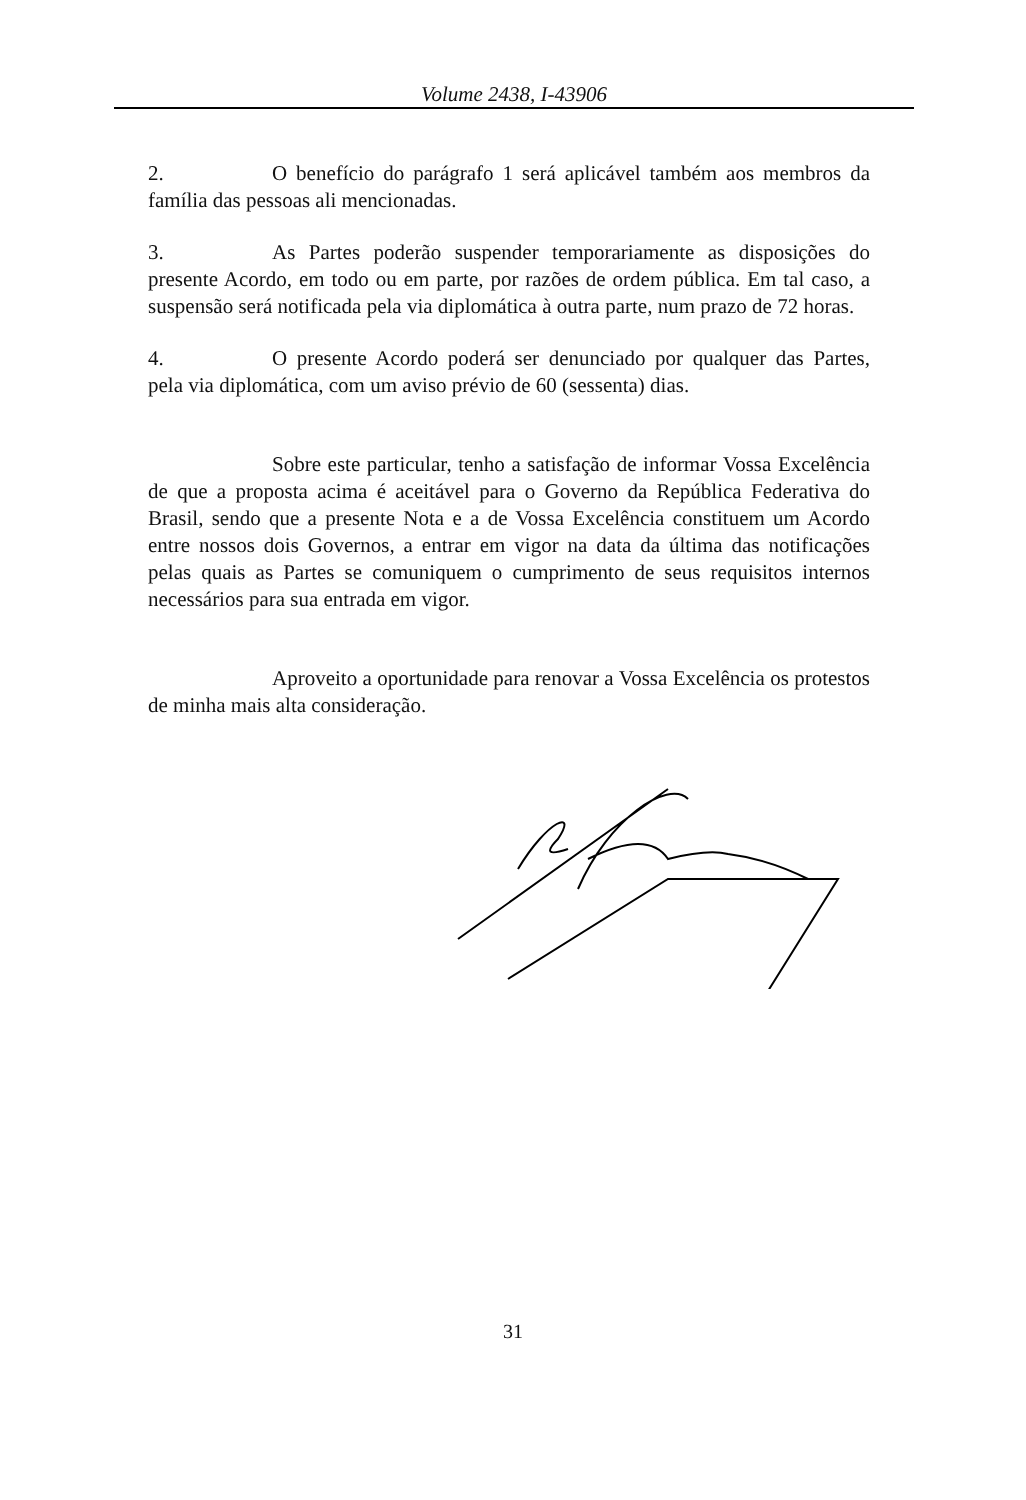Volume 2438, I-43906
2. O benefício do parágrafo 1 será aplicável também aos membros da família das pessoas ali mencionadas.
3. As Partes poderão suspender temporariamente as disposições do presente Acordo, em todo ou em parte, por razões de ordem pública. Em tal caso, a suspensão será notificada pela via diplomática à outra parte, num prazo de 72 horas.
4. O presente Acordo poderá ser denunciado por qualquer das Partes, pela via diplomática, com um aviso prévio de 60 (sessenta) dias.
Sobre este particular, tenho a satisfação de informar Vossa Excelência de que a proposta acima é aceitável para o Governo da República Federativa do Brasil, sendo que a presente Nota e a de Vossa Excelência constituem um Acordo entre nossos dois Governos, a entrar em vigor na data da última das notificações pelas quais as Partes se comuniquem o cumprimento de seus requisitos internos necessários para sua entrada em vigor.
Aproveito a oportunidade para renovar a Vossa Excelência os protestos de minha mais alta consideração.
31